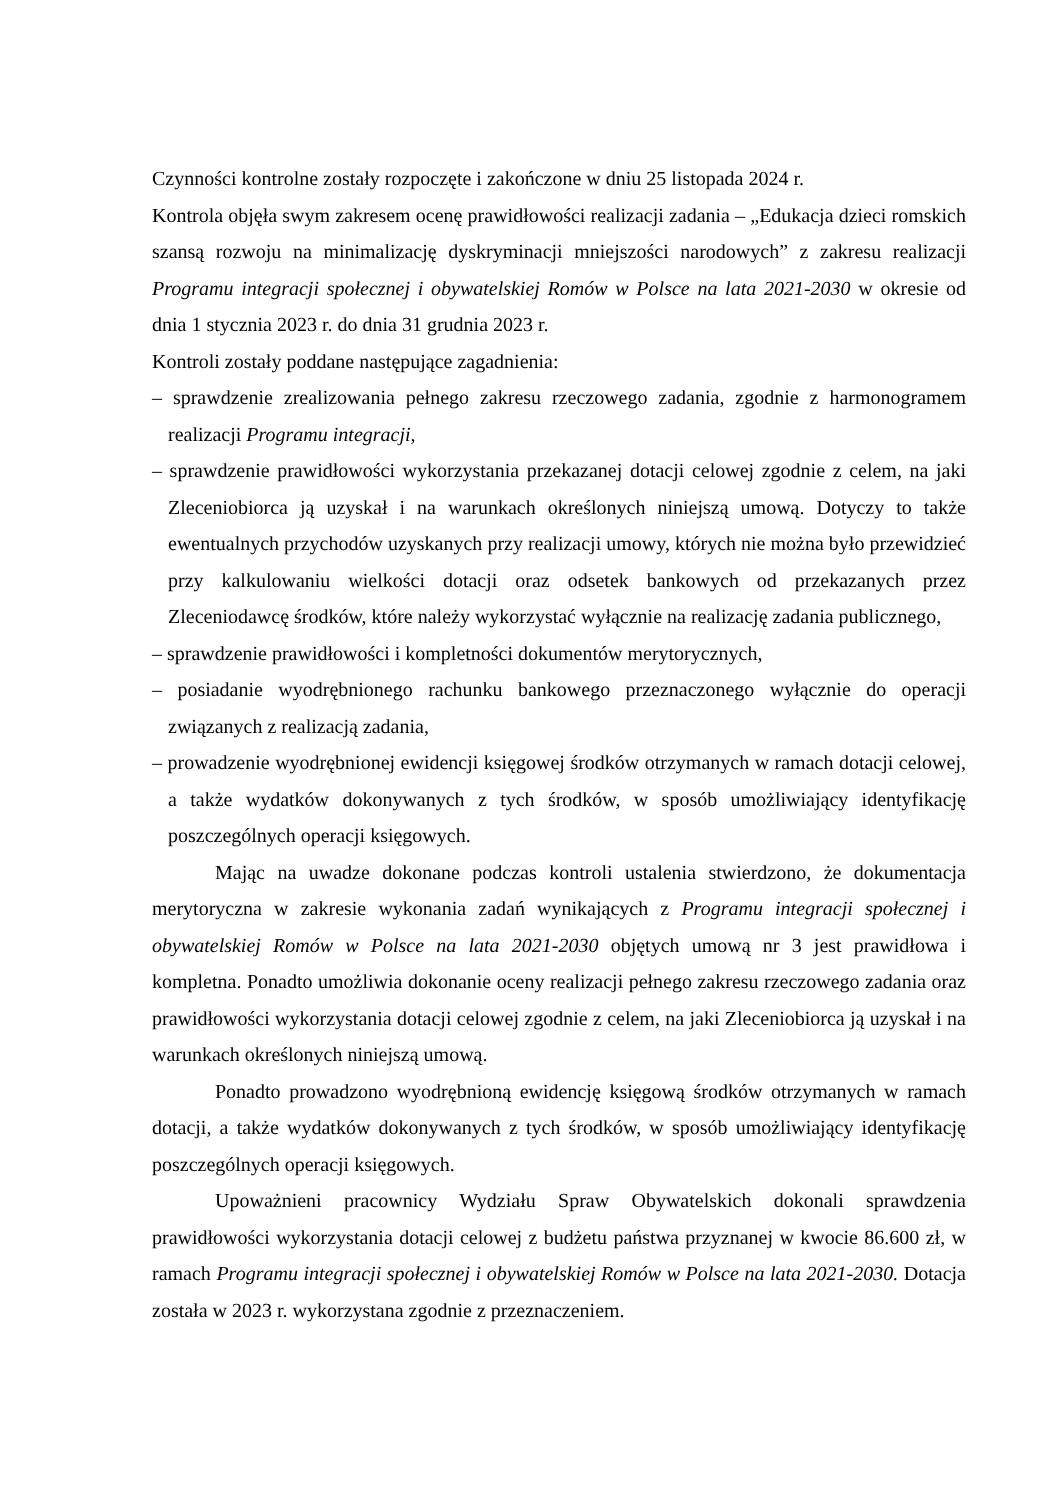Czynności kontrolne zostały rozpoczęte i zakończone w dniu 25 listopada 2024 r.
Kontrola objęła swym zakresem ocenę prawidłowości realizacji zadania – „Edukacja dzieci romskich szansą rozwoju na minimalizację dyskryminacji mniejszości narodowych” z zakresu realizacji Programu integracji społecznej i obywatelskiej Romów w Polsce na lata 2021-2030 w okresie od dnia 1 stycznia 2023 r. do dnia 31 grudnia 2023 r.
Kontroli zostały poddane następujące zagadnienia:
– sprawdzenie zrealizowania pełnego zakresu rzeczowego zadania, zgodnie z harmonogramem realizacji Programu integracji,
– sprawdzenie prawidłowości wykorzystania przekazanej dotacji celowej zgodnie z celem, na jaki Zleceniobiorca ją uzyskał i na warunkach określonych niniejszą umową. Dotyczy to także ewentualnych przychodów uzyskanych przy realizacji umowy, których nie można było przewidzieć przy kalkulowaniu wielkości dotacji oraz odsetek bankowych od przekazanych przez Zleceniodawcę środków, które należy wykorzystać wyłącznie na realizację zadania publicznego,
– sprawdzenie prawidłowości i kompletności dokumentów merytorycznych,
– posiadanie wyodrębnionego rachunku bankowego przeznaczonego wyłącznie do operacji związanych z realizacją zadania,
– prowadzenie wyodrębnionej ewidencji księgowej środków otrzymanych w ramach dotacji celowej, a także wydatków dokonywanych z tych środków, w sposób umożliwiający identyfikację poszczególnych operacji księgowych.
Mając na uwadze dokonane podczas kontroli ustalenia stwierdzono, że dokumentacja merytoryczna w zakresie wykonania zadań wynikających z Programu integracji społecznej i obywatelskiej Romów w Polsce na lata 2021-2030 objętych umową nr 3 jest prawidłowa i kompletna. Ponadto umożliwia dokonanie oceny realizacji pełnego zakresu rzeczowego zadania oraz prawidłowości wykorzystania dotacji celowej zgodnie z celem, na jaki Zleceniobiorca ją uzyskał i na warunkach określonych niniejszą umową.
Ponadto prowadzono wyodrębnioną ewidencję księgową środków otrzymanych w ramach dotacji, a także wydatków dokonywanych z tych środków, w sposób umożliwiający identyfikację poszczególnych operacji księgowych.
Upoważnieni pracownicy Wydziału Spraw Obywatelskich dokonali sprawdzenia prawidłowości wykorzystania dotacji celowej z budżetu państwa przyznanej w kwocie 86.600 zł, w ramach Programu integracji społecznej i obywatelskiej Romów w Polsce na lata 2021-2030. Dotacja została w 2023 r. wykorzystana zgodnie z przeznaczeniem.